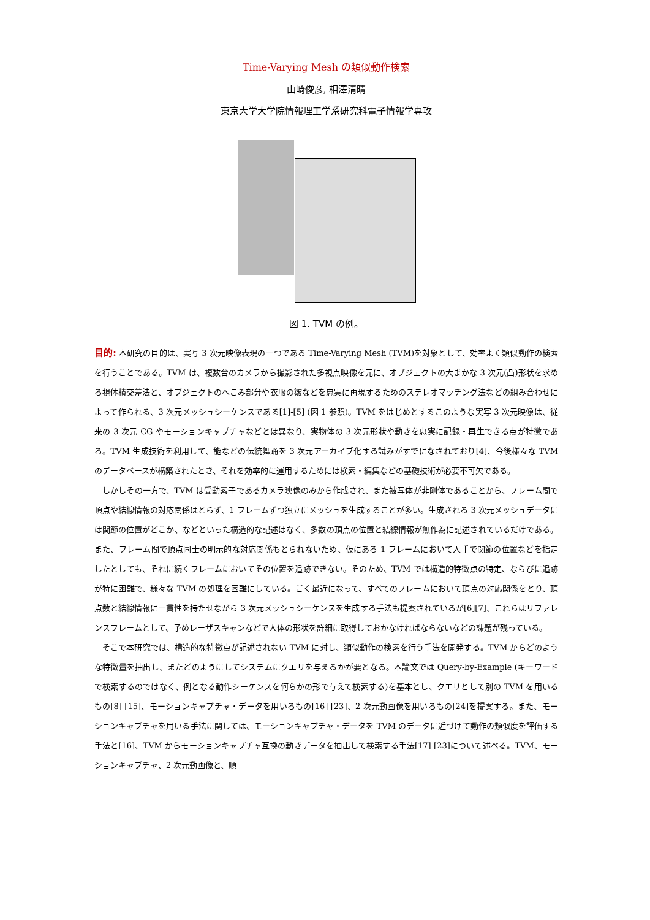Time-Varying Mesh の類似動作検索
山崎俊彦, 相澤清晴
東京大学大学院情報理工学系研究科電子情報学専攻
図 1. TVM の例。
目的: 本研究の目的は、実写 3 次元映像表現の一つである Time-Varying Mesh (TVM)を対象として、効率よく類似動作の検索を行うことである。TVM は、複数台のカメラから撮影された多視点映像を元に、オブジェクトの大まかな 3 次元(凸)形状を求める視体積交差法と、オブジェクトのへこみ部分や衣服の皺などを忠実に再現するためのステレオマッチング法などの組み合わせによって作られる、3 次元メッシュシーケンスである[1]-[5] (図 1 参照)。TVM をはじめとするこのような実写 3 次元映像は、従来の 3 次元 CG やモーションキャプチャなどとは異なり、実物体の 3 次元形状や動きを忠実に記録・再生できる点が特徴である。TVM 生成技術を利用して、能などの伝統舞踊を 3 次元アーカイブ化する試みがすでになされており[4]、今後様々な TVM のデータベースが構築されたとき、それを効率的に運用するためには検索・編集などの基礎技術が必要不可欠である。
しかしその一方で、TVM は受動素子であるカメラ映像のみから作成され、また被写体が非剛体であることから、フレーム間で頂点や結線情報の対応関係はとらず、1 フレームずつ独立にメッシュを生成することが多い。生成される 3 次元メッシュデータには関節の位置がどこか、などといった構造的な記述はなく、多数の頂点の位置と結線情報が無作為に記述されているだけである。また、フレーム間で頂点同士の明示的な対応関係もとられないため、仮にある 1 フレームにおいて人手で関節の位置などを指定したとしても、それに続くフレームにおいてその位置を追跡できない。そのため、TVM では構造的特徴点の特定、ならびに追跡が特に困難で、様々な TVM の処理を困難にしている。ごく最近になって、すべてのフレームにおいて頂点の対応関係をとり、頂点数と結線情報に一貫性を持たせながら 3 次元メッシュシーケンスを生成する手法も提案されているが[6][7]、これらはリファレンスフレームとして、予めレーザスキャンなどで人体の形状を詳細に取得しておかなければならないなどの課題が残っている。
そこで本研究では、構造的な特徴点が記述されない TVM に対し、類似動作の検索を行う手法を開発する。TVM からどのような特徴量を抽出し、またどのようにしてシステムにクエリを与えるかが要となる。本論文では Query-by-Example (キーワードで検索するのではなく、例となる動作シーケンスを何らかの形で与えて検索する)を基本とし、クエリとして別の TVM を用いるもの[8]-[15]、モーションキャプチャ・データを用いるもの[16]-[23]、2 次元動画像を用いるもの[24]を提案する。また、モーションキャプチャを用いる手法に関しては、モーションキャプチャ・データを TVM のデータに近づけて動作の類似度を評価する手法と[16]、TVM からモーションキャプチャ互換の動きデータを抽出して検索する手法[17]-[23]について述べる。TVM、モーションキャプチャ、2 次元動画像と、順